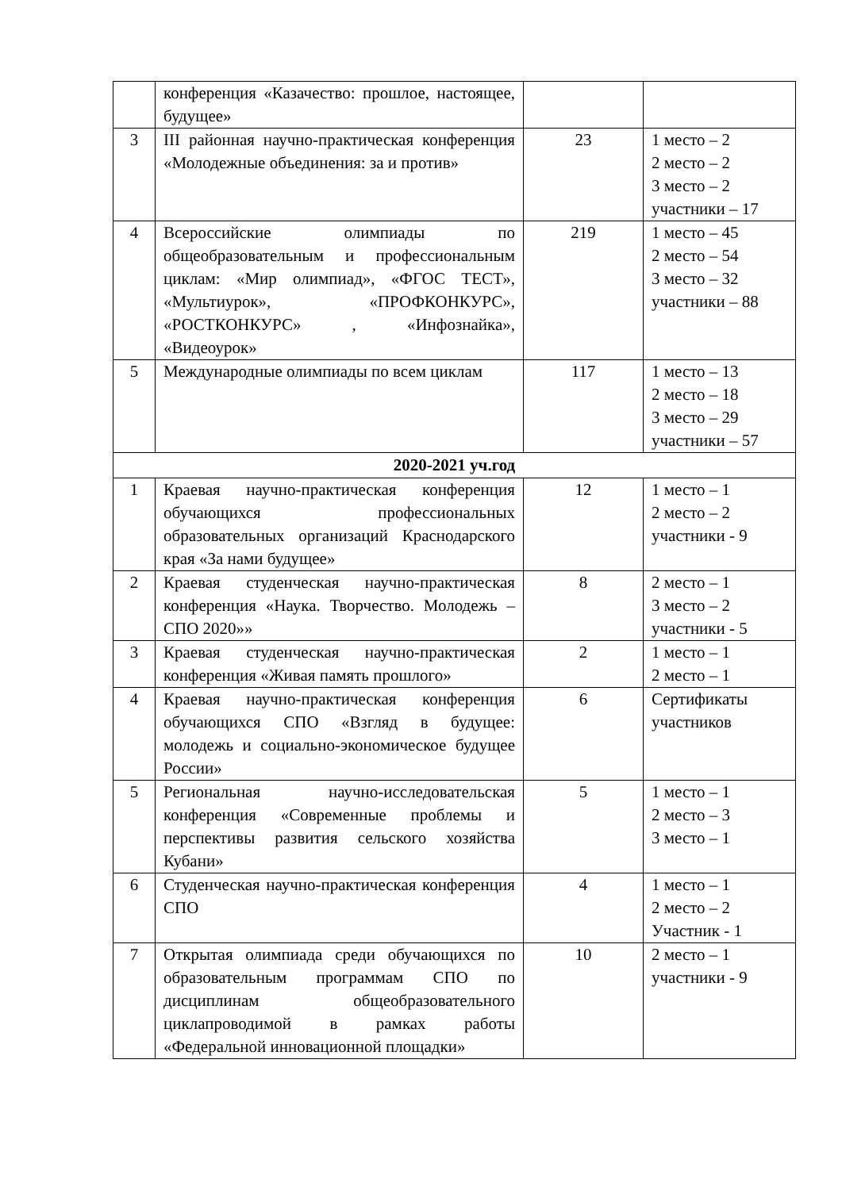| | конференция «Казачество: прошлое, настоящее, будущее» | | |
| 3 | III районная научно-практическая конференция «Молодежные объединения: за и против» | 23 | 1 место – 2 2 место – 2 3 место – 2 участники – 17 |
| 4 | Всероссийские олимпиады по общеобразовательным и профессиональным циклам: «Мир олимпиад», «ФГОС ТЕСТ», «Мультиурок», «ПРОФКОНКУРС», «РОСТКОНКУРС» , «Инфознайка», «Видеоурок» | 219 | 1 место – 45 2 место – 54 3 место – 32 участники – 88 |
| 5 | Международные олимпиады по всем циклам | 117 | 1 место – 13 2 место – 18 3 место – 29 участники – 57 |
| 2020-2021 уч.год | | | |
| 1 | Краевая научно-практическая конференция обучающихся профессиональных образовательных организаций Краснодарского края «За нами будущее» | 12 | 1 место – 1 2 место – 2 участники - 9 |
| 2 | Краевая студенческая научно-практическая конференция «Наука. Творчество. Молодежь – СПО 2020»» | 8 | 2 место – 1 3 место – 2 участники - 5 |
| 3 | Краевая студенческая научно-практическая конференция «Живая память прошлого» | 2 | 1 место – 1 2 место – 1 |
| 4 | Краевая научно-практическая конференция обучающихся СПО «Взгляд в будущее: молодежь и социально-экономическое будущее России» | 6 | Сертификаты участников |
| 5 | Региональная научно-исследовательская конференция «Современные проблемы и перспективы развития сельского хозяйства Кубани» | 5 | 1 место – 1 2 место – 3 3 место – 1 |
| 6 | Студенческая научно-практическая конференция СПО | 4 | 1 место – 1 2 место – 2 Участник - 1 |
| 7 | Открытая олимпиада среди обучающихся по образовательным программам СПО по дисциплинам общеобразовательного циклапроводимой в рамках работы «Федеральной инновационной площадки» | 10 | 2 место – 1 участники - 9 |